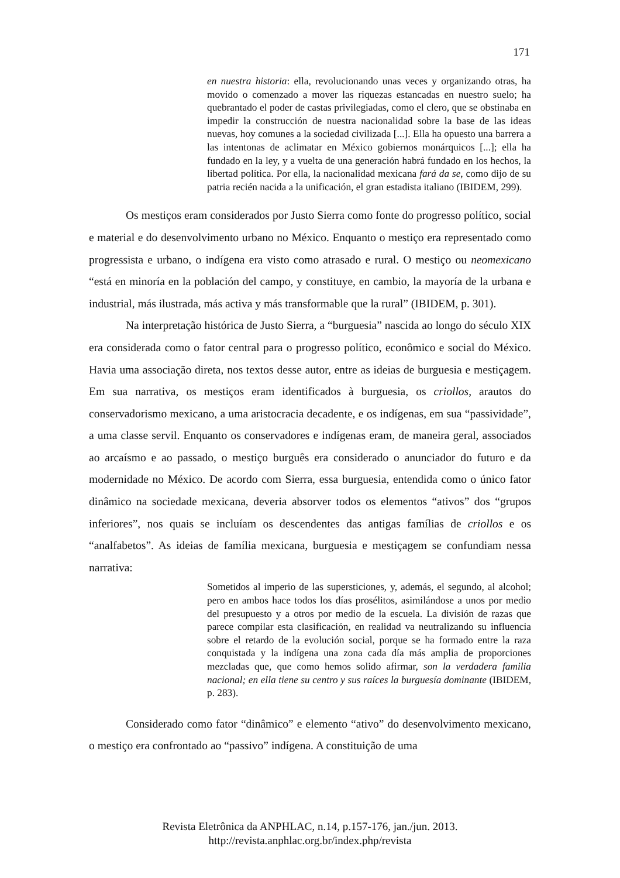171
en nuestra historia: ella, revolucionando unas veces y organizando otras, ha movido o comenzado a mover las riquezas estancadas en nuestro suelo; ha quebrantado el poder de castas privilegiadas, como el clero, que se obstinaba en impedir la construcción de nuestra nacionalidad sobre la base de las ideas nuevas, hoy comunes a la sociedad civilizada [...]. Ella ha opuesto una barrera a las intentonas de aclimatar en México gobiernos monárquicos [...]; ella ha fundado en la ley, y a vuelta de una generación habrá fundado en los hechos, la libertad política. Por ella, la nacionalidad mexicana fará da se, como dijo de su patria recién nacida a la unificación, el gran estadista italiano (IBIDEM, 299).
Os mestiços eram considerados por Justo Sierra como fonte do progresso político, social e material e do desenvolvimento urbano no México. Enquanto o mestiço era representado como progressista e urbano, o indígena era visto como atrasado e rural. O mestiço ou neomexicano “está en minoría en la población del campo, y constituye, en cambio, la mayoría de la urbana e industrial, más ilustrada, más activa y más transformable que la rural” (IBIDEM, p. 301).
Na interpretação histórica de Justo Sierra, a “burguesia” nascida ao longo do século XIX era considerada como o fator central para o progresso político, econômico e social do México. Havia uma associação direta, nos textos desse autor, entre as ideias de burguesia e mestiçagem. Em sua narrativa, os mestiços eram identificados à burguesia, os criollos, arautos do conservadorismo mexicano, a uma aristocracia decadente, e os indígenas, em sua “passividade”, a uma classe servil. Enquanto os conservadores e indígenas eram, de maneira geral, associados ao arcaísmo e ao passado, o mestiço burguês era considerado o anunciador do futuro e da modernidade no México. De acordo com Sierra, essa burguesia, entendida como o único fator dinâmico na sociedade mexicana, deveria absorver todos os elementos “ativos” dos “grupos inferiores”, nos quais se incluíam os descendentes das antigas famílias de criollos e os “analfabetos”. As ideias de família mexicana, burguesia e mestiçagem se confundiam nessa narrativa:
Sometidos al imperio de las supersticiones, y, además, el segundo, al alcohol; pero en ambos hace todos los días prosélitos, asimilándose a unos por medio del presupuesto y a otros por medio de la escuela. La división de razas que parece compilar esta clasificación, en realidad va neutralizando su influencia sobre el retardo de la evolución social, porque se ha formado entre la raza conquistada y la indígena una zona cada día más amplia de proporciones mezcladas que, que como hemos solido afirmar, son la verdadera familia nacional; en ella tiene su centro y sus raíces la burguesía dominante (IBIDEM, p. 283).
Considerado como fator “dinâmico” e elemento “ativo” do desenvolvimento mexicano, o mestiço era confrontado ao “passivo” indígena. A constituição de uma
Revista Eletrônica da ANPHLAC, n.14, p.157-176, jan./jun. 2013.
http://revista.anphlac.org.br/index.php/revista